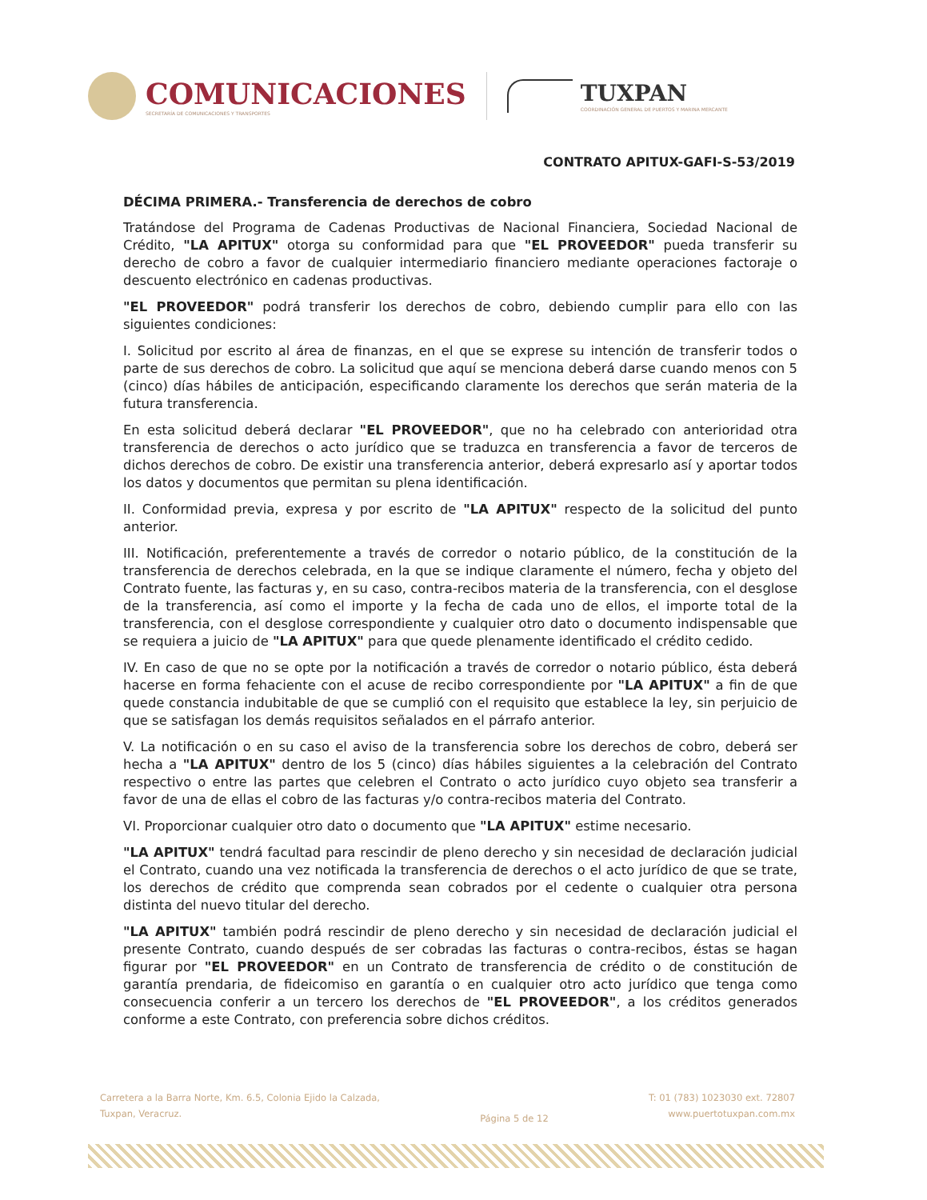COMUNICACIONES
SECRETARÍA DE COMUNICACIONES Y TRANSPORTES
TUXPAN
COORDINACIÓN GENERAL DE PUERTOS Y MARINA MERCANTE
CONTRATO APITUX-GAFI-S-53/2019
DÉCIMA PRIMERA.- Transferencia de derechos de cobro
Tratándose del Programa de Cadenas Productivas de Nacional Financiera, Sociedad Nacional de Crédito, "LA APITUX" otorga su conformidad para que "EL PROVEEDOR" pueda transferir su derecho de cobro a favor de cualquier intermediario financiero mediante operaciones factoraje o descuento electrónico en cadenas productivas.
"EL PROVEEDOR" podrá transferir los derechos de cobro, debiendo cumplir para ello con las siguientes condiciones:
I. Solicitud por escrito al área de finanzas, en el que se exprese su intención de transferir todos o parte de sus derechos de cobro. La solicitud que aquí se menciona deberá darse cuando menos con 5 (cinco) días hábiles de anticipación, especificando claramente los derechos que serán materia de la futura transferencia.
En esta solicitud deberá declarar "EL PROVEEDOR", que no ha celebrado con anterioridad otra transferencia de derechos o acto jurídico que se traduzca en transferencia a favor de terceros de dichos derechos de cobro. De existir una transferencia anterior, deberá expresarlo así y aportar todos los datos y documentos que permitan su plena identificación.
II. Conformidad previa, expresa y por escrito de "LA APITUX" respecto de la solicitud del punto anterior.
III. Notificación, preferentemente a través de corredor o notario público, de la constitución de la transferencia de derechos celebrada, en la que se indique claramente el número, fecha y objeto del Contrato fuente, las facturas y, en su caso, contra-recibos materia de la transferencia, con el desglose de la transferencia, así como el importe y la fecha de cada uno de ellos, el importe total de la transferencia, con el desglose correspondiente y cualquier otro dato o documento indispensable que se requiera a juicio de "LA APITUX" para que quede plenamente identificado el crédito cedido.
IV. En caso de que no se opte por la notificación a través de corredor o notario público, ésta deberá hacerse en forma fehaciente con el acuse de recibo correspondiente por "LA APITUX" a fin de que quede constancia indubitable de que se cumplió con el requisito que establece la ley, sin perjuicio de que se satisfagan los demás requisitos señalados en el párrafo anterior.
V. La notificación o en su caso el aviso de la transferencia sobre los derechos de cobro, deberá ser hecha a "LA APITUX" dentro de los 5 (cinco) días hábiles siguientes a la celebración del Contrato respectivo o entre las partes que celebren el Contrato o acto jurídico cuyo objeto sea transferir a favor de una de ellas el cobro de las facturas y/o contra-recibos materia del Contrato.
VI. Proporcionar cualquier otro dato o documento que "LA APITUX" estime necesario.
"LA APITUX" tendrá facultad para rescindir de pleno derecho y sin necesidad de declaración judicial el Contrato, cuando una vez notificada la transferencia de derechos o el acto jurídico de que se trate, los derechos de crédito que comprenda sean cobrados por el cedente o cualquier otra persona distinta del nuevo titular del derecho.
"LA APITUX" también podrá rescindir de pleno derecho y sin necesidad de declaración judicial el presente Contrato, cuando después de ser cobradas las facturas o contra-recibos, éstas se hagan figurar por "EL PROVEEDOR" en un Contrato de transferencia de crédito o de constitución de garantía prendaria, de fideicomiso en garantía o en cualquier otro acto jurídico que tenga como consecuencia conferir a un tercero los derechos de "EL PROVEEDOR", a los créditos generados conforme a este Contrato, con preferencia sobre dichos créditos.
Carretera a la Barra Norte, Km. 6.5, Colonia Ejido la Calzada,
Tuxpan, Veracruz.
Página 5 de 12
T: 01 (783) 1023030 ext. 72807
www.puertotuxpan.com.mx